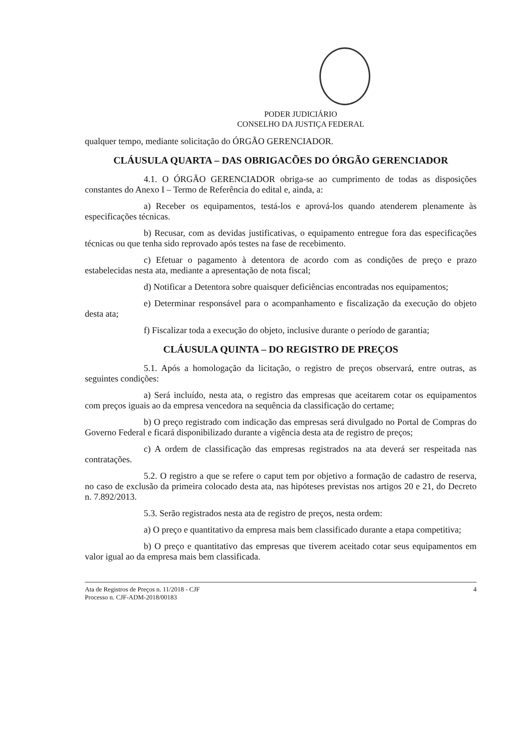PODER JUDICIÁRIO
CONSELHO DA JUSTIÇA FEDERAL
qualquer tempo, mediante solicitação do ÓRGÃO GERENCIADOR.
CLÁUSULA QUARTA – DAS OBRIGACÕES DO ÓRGÃO GERENCIADOR
4.1. O ÓRGÃO GERENCIADOR obriga-se ao cumprimento de todas as disposições constantes do Anexo I – Termo de Referência do edital e, ainda, a:
a) Receber os equipamentos, testá-los e aprová-los quando atenderem plenamente às especificações técnicas.
b) Recusar, com as devidas justificativas, o equipamento entregue fora das especificações técnicas ou que tenha sido reprovado após testes na fase de recebimento.
c) Efetuar o pagamento à detentora de acordo com as condições de preço e prazo estabelecidas nesta ata, mediante a apresentação de nota fiscal;
d) Notificar a Detentora sobre quaisquer deficiências encontradas nos equipamentos;
e) Determinar responsável para o acompanhamento e fiscalização da execução do objeto desta ata;
f) Fiscalizar toda a execução do objeto, inclusive durante o período de garantia;
CLÁUSULA QUINTA – DO REGISTRO DE PREÇOS
5.1. Após a homologação da licitação, o registro de preços observará, entre outras, as seguintes condições:
a) Será incluído, nesta ata, o registro das empresas que aceitarem cotar os equipamentos com preços iguais ao da empresa vencedora na sequência da classificação do certame;
b) O preço registrado com indicação das empresas será divulgado no Portal de Compras do Governo Federal e ficará disponibilizado durante a vigência desta ata de registro de preços;
c) A ordem de classificação das empresas registrados na ata deverá ser respeitada nas contratações.
5.2. O registro a que se refere o caput tem por objetivo a formação de cadastro de reserva, no caso de exclusão da primeira colocado desta ata, nas hipóteses previstas nos artigos 20 e 21, do Decreto n. 7.892/2013.
5.3. Serão registrados nesta ata de registro de preços, nesta ordem:
a) O preço e quantitativo da empresa mais bem classificado durante a etapa competitiva;
b) O preço e quantitativo das empresas que tiverem aceitado cotar seus equipamentos em valor igual ao da empresa mais bem classificada.
Ata de Registros de Preços n. 11/2018 - CJF
Processo n. CJF-ADM-2018/00183
4